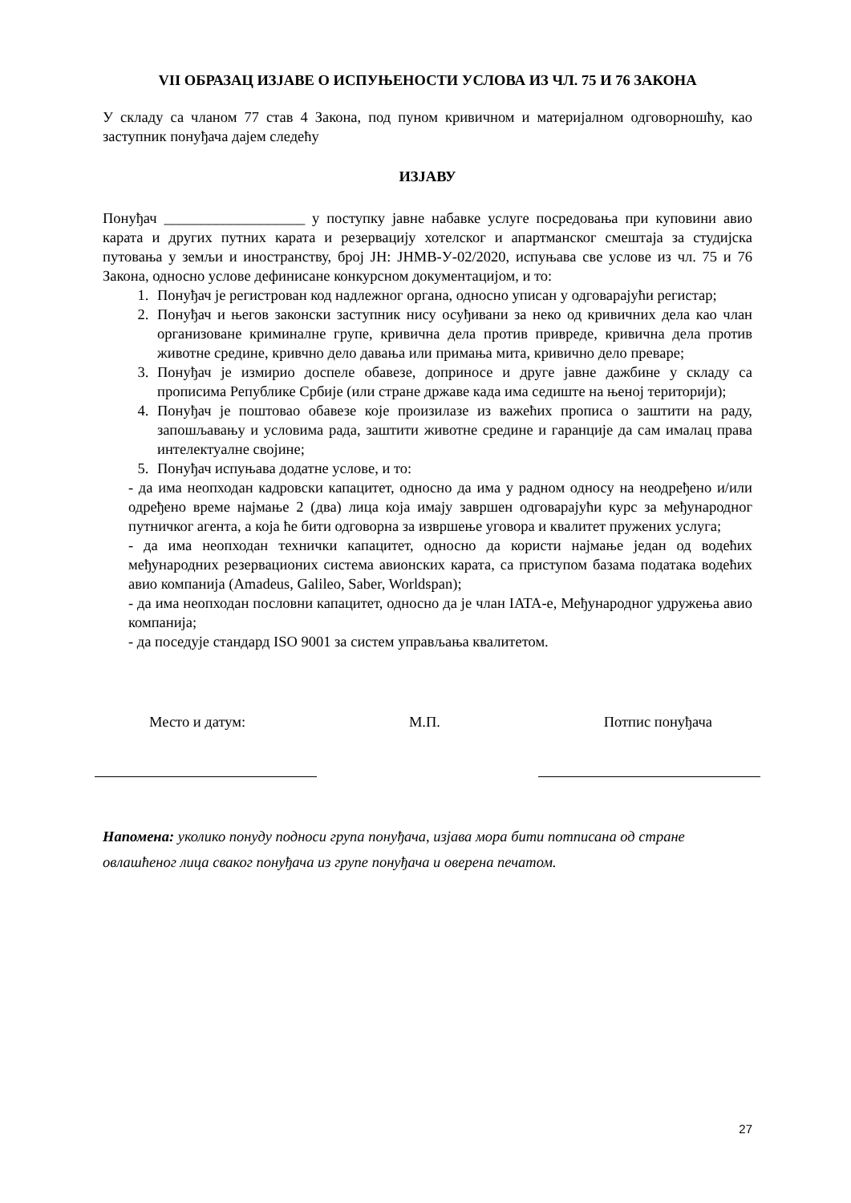VII ОБРАЗАЦ ИЗЈАВЕ О ИСПУЊЕНОСТИ УСЛОВА ИЗ ЧЛ. 75 И 76 ЗАКОНА
У складу са чланом 77 став 4 Закона, под пуном кривичном и материјалном одговорношћу, као заступник понуђача дајем следећу
ИЗЈАВУ
Понуђач ___________________ у поступку јавне набавке услуге посредовања при куповини авио карата и других путних карата и резервацију хотелског и апартманског смештаја за студијска путовања у земљи и иностранству, број ЈН: ЈНМВ-У-02/2020, испуњава све услове из чл. 75 и 76 Закона, односно услове дефинисане конкурсном документацијом, и то:
1. Понуђач је регистрован код надлежног органа, односно уписан у одговарајући регистар;
2. Понуђач и његов законски заступник нису осуђивани за неко од кривичних дела као члан организоване криминалне групе, кривична дела против привреде, кривична дела против животне средине, кривчно дело давања или примања мита, кривично дело преваре;
3. Понуђач је измирио доспеле обавезе, доприносе и друге јавне дажбине у складу са прописима Републике Србије (или стране државе када има седиште на њеној територији);
4. Понуђач је поштовао обавезе које произилазе из важећих прописа о заштити на раду, запошљавању и условима рада, заштити животне средине и гаранције да сам ималац права интелектуалне својине;
5. Понуђач испуњава додатне услове, и то:
- да има неопходан кадровски капацитет, односно да има у радном односу на неодређено и/или одређено време најмање 2 (два) лица која имају завршен одговарајући курс за међународног путничког агента, а која ће бити одговорна за извршење уговора и квалитет пружених услуга;
- да има неопходан технички капацитет, односно да користи најмање један од водећих међународних резервационих система авионских карата, са приступом базама података водећих авио компанија (Amadeus, Galileo, Saber, Worldspan);
- да има неопходан пословни капацитет, односно да је члан IATA-е, Међународног удружења авио компанија;
- да поседује стандард ISO 9001 за систем управљања квалитетом.
Место и датум: М.П. Потпис понуђача
Напомена: уколико понуду подноси група понуђача, изјава мора бити потписана од стране овлашћеног лица сваког понуђача из групе понуђача и оверена печатом.
27